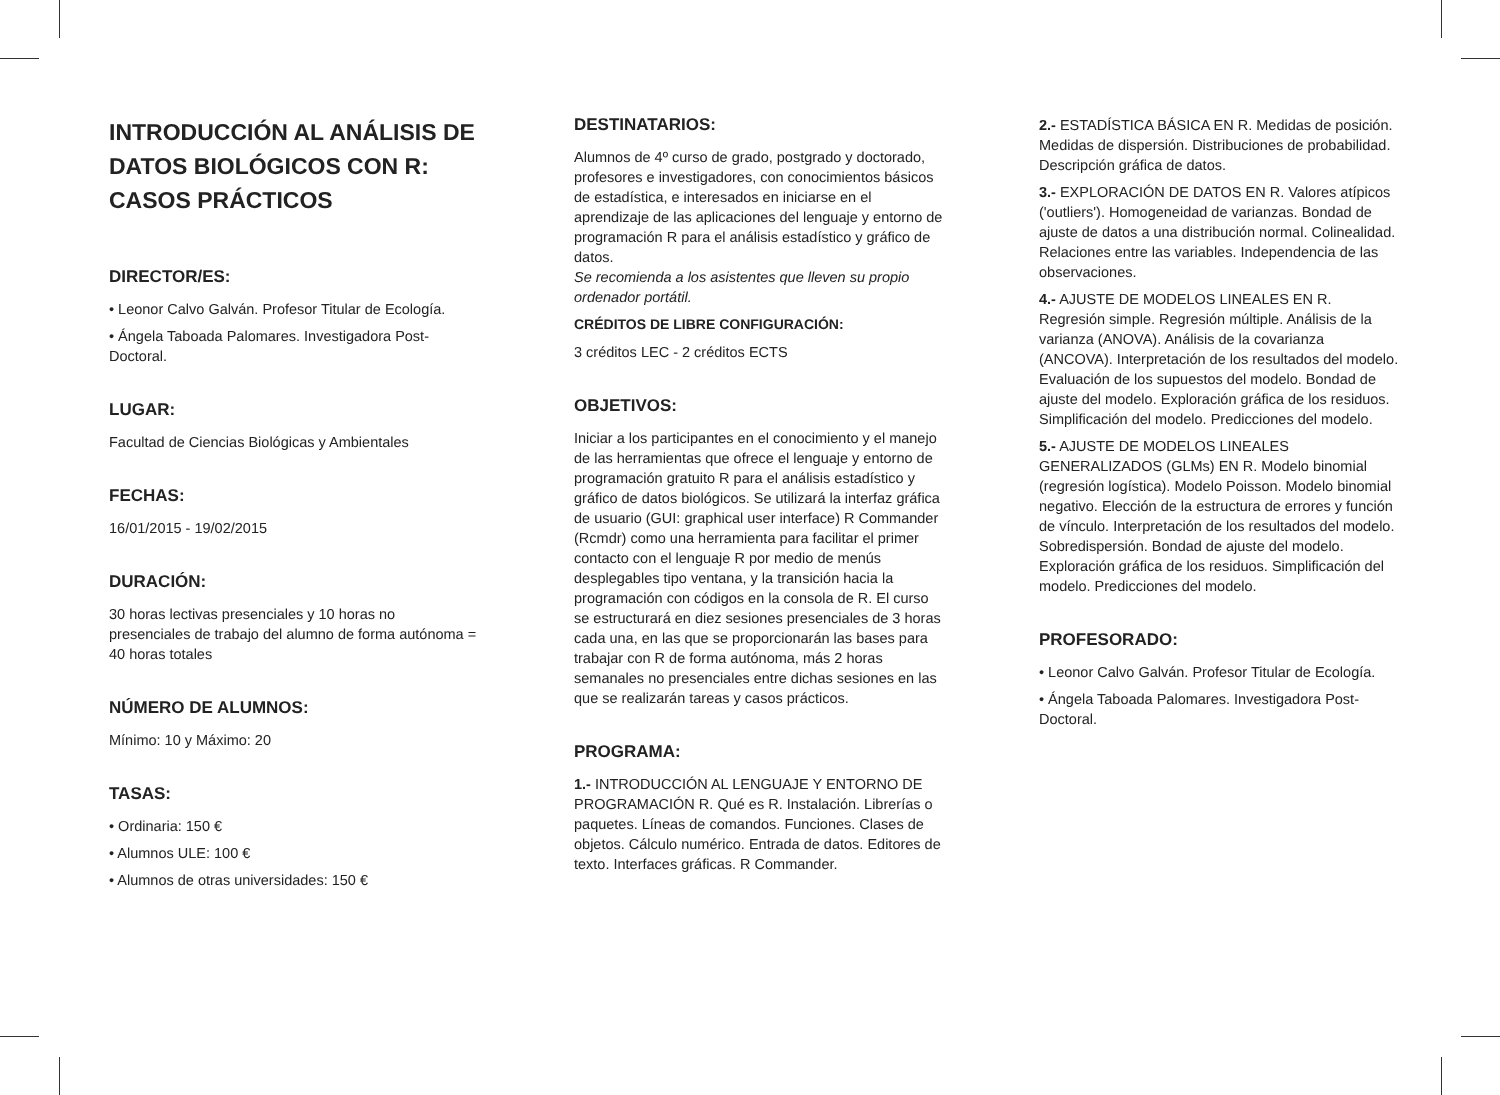INTRODUCCIÓN AL ANÁLISIS DE DATOS BIOLÓGICOS CON R: CASOS PRÁCTICOS
DIRECTOR/ES:
• Leonor Calvo Galván. Profesor Titular de Ecología.
• Ángela Taboada Palomares. Investigadora Post-Doctoral.
LUGAR:
Facultad de Ciencias Biológicas y Ambientales
FECHAS:
16/01/2015 - 19/02/2015
DURACIÓN:
30 horas lectivas presenciales y 10 horas no presenciales de trabajo del alumno de forma autónoma = 40 horas totales
NÚMERO DE ALUMNOS:
Mínimo: 10 y Máximo: 20
TASAS:
• Ordinaria: 150 €
• Alumnos ULE: 100 €
• Alumnos de otras universidades: 150 €
DESTINATARIOS:
Alumnos de 4º curso de grado, postgrado y doctorado, profesores e investigadores, con conocimientos básicos de estadística, e interesados en iniciarse en el aprendizaje de las aplicaciones del lenguaje y entorno de programación R para el análisis estadístico y gráfico de datos.
Se recomienda a los asistentes que lleven su propio ordenador portátil.
CRÉDITOS DE LIBRE CONFIGURACIÓN:
3 créditos LEC - 2 créditos ECTS
OBJETIVOS:
Iniciar a los participantes en el conocimiento y el manejo de las herramientas que ofrece el lenguaje y entorno de programación gratuito R para el análisis estadístico y gráfico de datos biológicos. Se utilizará la interfaz gráfica de usuario (GUI: graphical user interface) R Commander (Rcmdr) como una herramienta para facilitar el primer contacto con el lenguaje R por medio de menús desplegables tipo ventana, y la transición hacia la programación con códigos en la consola de R. El curso se estructurará en diez sesiones presenciales de 3 horas cada una, en las que se proporcionarán las bases para trabajar con R de forma autónoma, más 2 horas semanales no presenciales entre dichas sesiones en las que se realizarán tareas y casos prácticos.
PROGRAMA:
1.- INTRODUCCIÓN AL LENGUAJE Y ENTORNO DE PROGRAMACIÓN R. Qué es R. Instalación. Librerías o paquetes. Líneas de comandos. Funciones. Clases de objetos. Cálculo numérico. Entrada de datos. Editores de texto. Interfaces gráficas. R Commander.
2.- ESTADÍSTICA BÁSICA EN R. Medidas de posición. Medidas de dispersión. Distribuciones de probabilidad. Descripción gráfica de datos.
3.- EXPLORACIÓN DE DATOS EN R. Valores atípicos ('outliers'). Homogeneidad de varianzas. Bondad de ajuste de datos a una distribución normal. Colinealidad. Relaciones entre las variables. Independencia de las observaciones.
4.- AJUSTE DE MODELOS LINEALES EN R. Regresión simple. Regresión múltiple. Análisis de la varianza (ANOVA). Análisis de la covarianza (ANCOVA). Interpretación de los resultados del modelo. Evaluación de los supuestos del modelo. Bondad de ajuste del modelo. Exploración gráfica de los residuos. Simplificación del modelo. Predicciones del modelo.
5.- AJUSTE DE MODELOS LINEALES GENERALIZADOS (GLMs) EN R. Modelo binomial (regresión logística). Modelo Poisson. Modelo binomial negativo. Elección de la estructura de errores y función de vínculo. Interpretación de los resultados del modelo. Sobredispersión. Bondad de ajuste del modelo. Exploración gráfica de los residuos. Simplificación del modelo. Predicciones del modelo.
PROFESORADO:
• Leonor Calvo Galván. Profesor Titular de Ecología.
• Ángela Taboada Palomares. Investigadora Post-Doctoral.